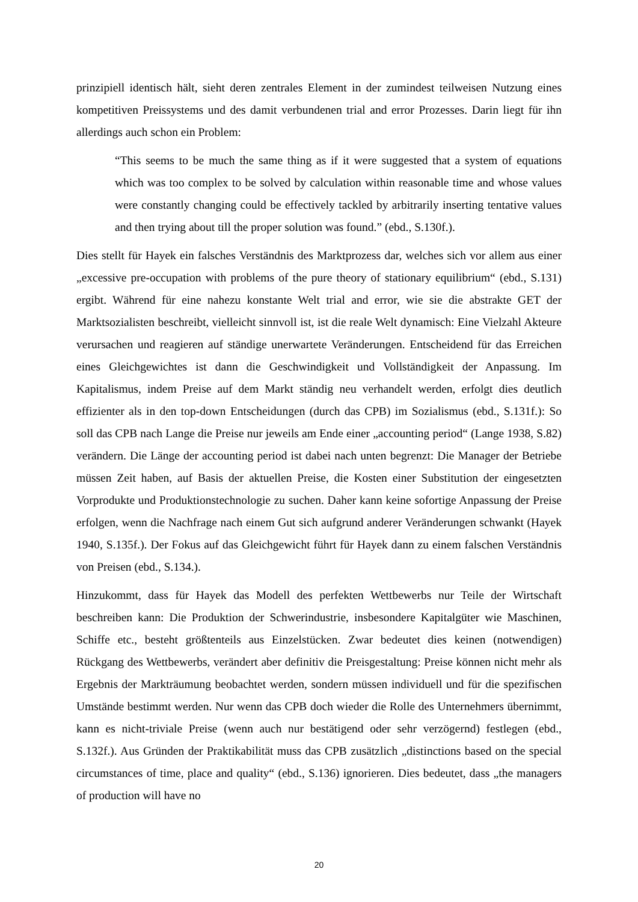prinzipiell identisch hält, sieht deren zentrales Element in der zumindest teilweisen Nutzung eines kompetitiven Preissystems und des damit verbundenen trial and error Prozesses. Darin liegt für ihn allerdings auch schon ein Problem:
“This seems to be much the same thing as if it were suggested that a system of equations which was too complex to be solved by calculation within reasonable time and whose values were constantly changing could be effectively tackled by arbitrarily inserting tentative values and then trying about till the proper solution was found.” (ebd., S.130f.).
Dies stellt für Hayek ein falsches Verständnis des Marktprozess dar, welches sich vor allem aus einer „excessive pre-occupation with problems of the pure theory of stationary equilibrium“ (ebd., S.131) ergibt. Während für eine nahezu konstante Welt trial and error, wie sie die abstrakte GET der Marktsozialisten beschreibt, vielleicht sinnvoll ist, ist die reale Welt dynamisch: Eine Vielzahl Akteure verursachen und reagieren auf ständige unerwartete Veränderungen. Entscheidend für das Erreichen eines Gleichgewichtes ist dann die Geschwindigkeit und Vollständigkeit der Anpassung. Im Kapitalismus, indem Preise auf dem Markt ständig neu verhandelt werden, erfolgt dies deutlich effizienter als in den top-down Entscheidungen (durch das CPB) im Sozialismus (ebd., S.131f.): So soll das CPB nach Lange die Preise nur jeweils am Ende einer „accounting period“ (Lange 1938, S.82) verändern. Die Länge der accounting period ist dabei nach unten begrenzt: Die Manager der Betriebe müssen Zeit haben, auf Basis der aktuellen Preise, die Kosten einer Substitution der eingesetzten Vorprodukte und Produktionstechnologie zu suchen. Daher kann keine sofortige Anpassung der Preise erfolgen, wenn die Nachfrage nach einem Gut sich aufgrund anderer Veränderungen schwankt (Hayek 1940, S.135f.). Der Fokus auf das Gleichgewicht führt für Hayek dann zu einem falschen Verständnis von Preisen (ebd., S.134.).
Hinzukommt, dass für Hayek das Modell des perfekten Wettbewerbs nur Teile der Wirtschaft beschreiben kann: Die Produktion der Schwerindustrie, insbesondere Kapitalgüter wie Maschinen, Schiffe etc., besteht größtenteils aus Einzelstücken. Zwar bedeutet dies keinen (notwendigen) Rückgang des Wettbewerbs, verändert aber definitiv die Preisgestaltung: Preise können nicht mehr als Ergebnis der Markträumung beobachtet werden, sondern müssen individuell und für die spezifischen Umstände bestimmt werden. Nur wenn das CPB doch wieder die Rolle des Unternehmers übernimmt, kann es nicht-triviale Preise (wenn auch nur bestätigend oder sehr verzögernd) festlegen (ebd., S.132f.). Aus Gründen der Praktikabilität muss das CPB zusätzlich „distinctions based on the special circumstances of time, place and quality“ (ebd., S.136) ignorieren. Dies bedeutet, dass „the managers of production will have no
20